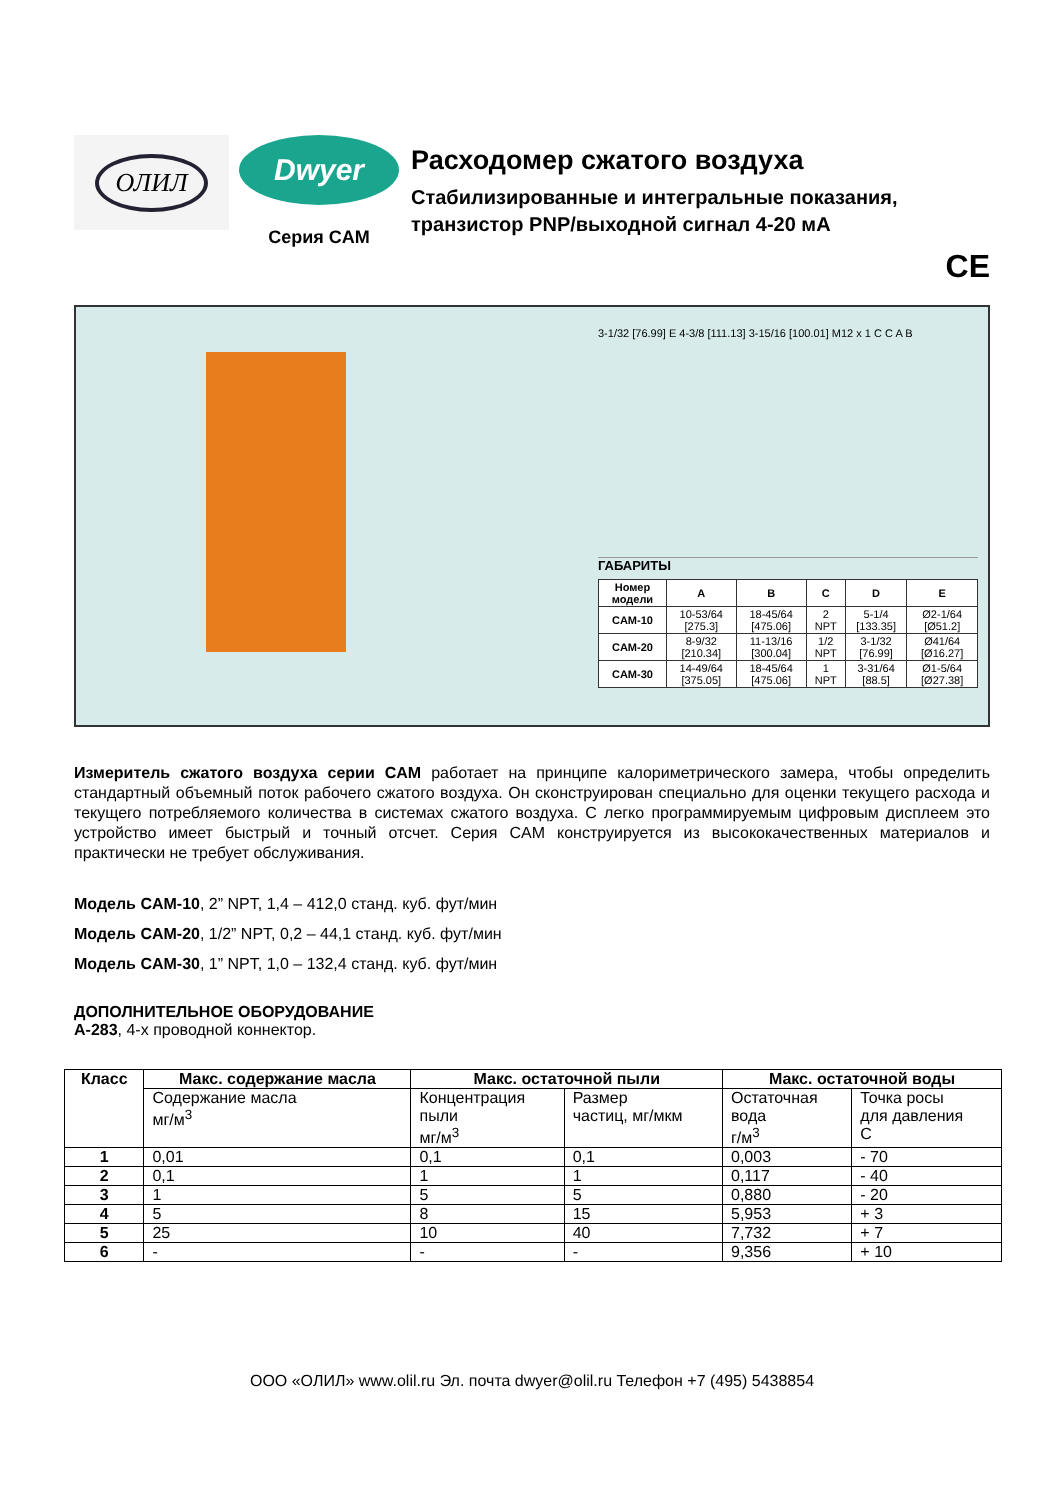ОЛИЛ
Dwyer
Серия CAM
Расходомер сжатого воздуха
Стабилизированные и интегральные показания,
транзистор PNP/выходной сигнал 4-20 мА
CE
3-1/32 [76.99] E 4-3/8 [111.13] 3-15/16 [100.01] M12 x 1 C C A B
ГАБАРИТЫ
| Номер модели | A | B | C | D | E |
| --- | --- | --- | --- | --- | --- |
| CAM-10 | 10-53/64 [275.3] | 18-45/64 [475.06] | 2 NPT | 5-1/4 [133.35] | Ø2-1/64 [Ø51.2] |
| CAM-20 | 8-9/32 [210.34] | 11-13/16 [300.04] | 1/2 NPT | 3-1/32 [76.99] | Ø41/64 [Ø16.27] |
| CAM-30 | 14-49/64 [375.05] | 18-45/64 [475.06] | 1 NPT | 3-31/64 [88.5] | Ø1-5/64 [Ø27.38] |
Измеритель сжатого воздуха серии CAM работает на принципе калориметрического замера, чтобы определить стандартный объемный поток рабочего сжатого воздуха. Он сконструирован специально для оценки текущего расхода и текущего потребляемого количества в системах сжатого воздуха. С легко программируемым цифровым дисплеем это устройство имеет быстрый и точный отсчет. Серия CAM конструируется из высококачественных материалов и практически не требует обслуживания.
Модель CAM-10, 2” NPT, 1,4 – 412,0 станд. куб. фут/мин
Модель CAM-20, 1/2” NPT, 0,2 – 44,1 станд. куб. фут/мин
Модель CAM-30, 1” NPT, 1,0 – 132,4 станд. куб. фут/мин
ДОПОЛНИТЕЛЬНОЕ ОБОРУДОВАНИЕ
A-283, 4-х проводной коннектор.
| Класс | Макс. содержание масла | Макс. остаточной пыли | | Макс. остаточной воды | |
| --- | --- | --- | --- | --- | --- |
| | Содержание масла мг/м<sup>3</sup> | Концентрация пыли мг/м<sup>3</sup> | Размер частиц, мг/мкм | Остаточная вода г/м<sup>3</sup> | Точка росы для давления C |
| 1 | 0,01 | 0,1 | 0,1 | 0,003 | - 70 |
| 2 | 0,1 | 1 | 1 | 0,117 | - 40 |
| 3 | 1 | 5 | 5 | 0,880 | - 20 |
| 4 | 5 | 8 | 15 | 5,953 | + 3 |
| 5 | 25 | 10 | 40 | 7,732 | + 7 |
| 6 | - | - | - | 9,356 | + 10 |
ООО «ОЛИЛ» www.olil.ru Эл. почта dwyer@olil.ru Телефон +7 (495) 5438854